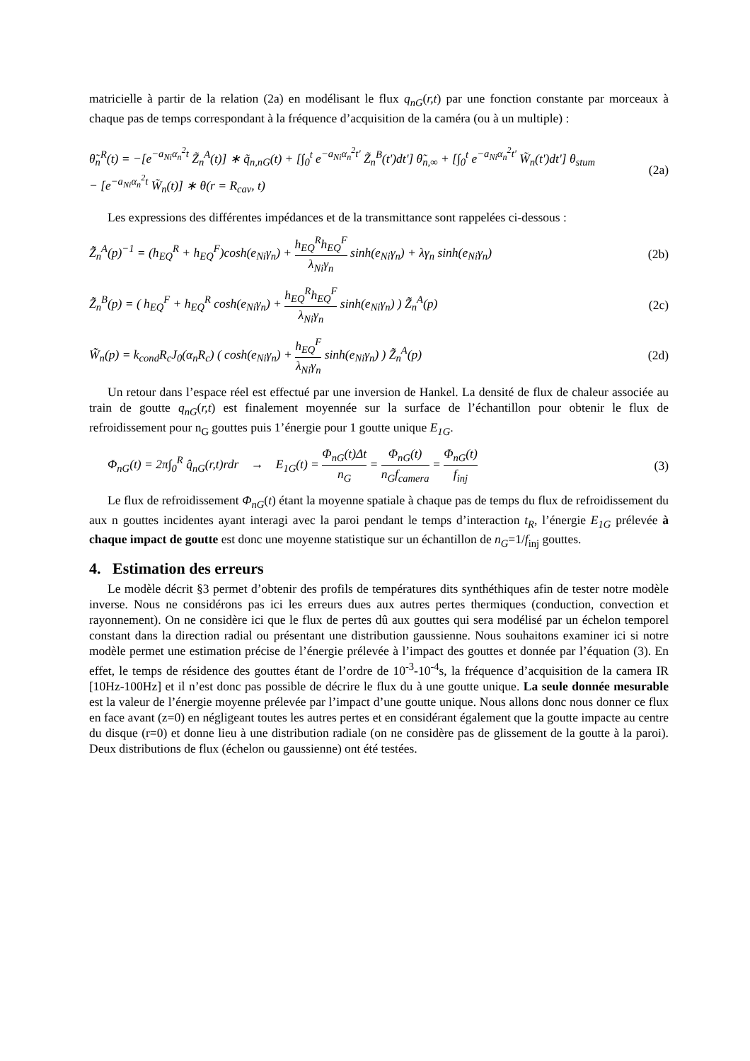matricielle à partir de la relation (2a) en modélisant le flux q<sub>nG</sub>(r,t) par une fonction constante par morceaux à chaque pas de temps correspondant à la fréquence d’acquisition de la caméra (ou à un multiple) :
θ̃<sub>n</sub><sup>R</sup>(t) = −[e<sup>−a<sub>Ni</sub>α<sub>n</sub><sup>2</sup>t</sup> Z̃<sub>n</sub><sup>A</sup>(t)] ∗ q̃<sub>n,nG</sub>(t) + [∫<sub>0</sub><sup>t</sup> e<sup>−a<sub>Ni</sub>α<sub>n</sub><sup>2</sup>t'</sup> Z̃<sub>n</sub><sup>B</sup>(t')dt'] θ̃<sub>n,∞</sub> + [∫<sub>0</sub><sup>t</sup> e<sup>−a<sub>Ni</sub>α<sub>n</sub><sup>2</sup>t'</sup> W̃<sub>n</sub>(t')dt'] θ<sub>stum</sub>
− [e<sup>−a<sub>Ni</sub>α<sub>n</sub><sup>2</sup>t</sup> W̃<sub>n</sub>(t)] ∗ θ(r = R<sub>cav</sub>, t)
(2a)
Les expressions des différentes impédances et de la transmittance sont rappelées ci-dessous :
Z̃̃<sub>n</sub><sup>A</sup>(p)<sup>−1</sup> = (h<sub>EQ</sub><sup>R</sup> + h<sub>EQ</sub><sup>F</sup>)cosh(e<sub>Ni</sub>γ<sub>n</sub>) + h<sub>EQ</sub><sup>R</sup>h<sub>EQ</sub><sup>F</sup> λ<sub>Ni</sub>γ<sub>n</sub> sinh(e<sub>Ni</sub>γ<sub>n</sub>) + λγ<sub>n</sub> sinh(e<sub>Ni</sub>γ<sub>n</sub>)
(2b)
Z̃̃<sub>n</sub><sup>B</sup>(p) = ( h<sub>EQ</sub><sup>F</sup> + h<sub>EQ</sub><sup>R</sup> cosh(e<sub>Ni</sub>γ<sub>n</sub>) + h<sub>EQ</sub><sup>R</sup>h<sub>EQ</sub><sup>F</sup> λ<sub>Ni</sub>γ<sub>n</sub> sinh(e<sub>Ni</sub>γ<sub>n</sub>) ) Z̃̃<sub>n</sub><sup>A</sup>(p)
(2c)
W̃̃<sub>n</sub>(p) = k<sub>cond</sub>R<sub>c</sub>J<sub>0</sub>(α<sub>n</sub>R<sub>c</sub>) ( cosh(e<sub>Ni</sub>γ<sub>n</sub>) + h<sub>EQ</sub><sup>F</sup> λ<sub>Ni</sub>γ<sub>n</sub> sinh(e<sub>Ni</sub>γ<sub>n</sub>) ) Z̃̃<sub>n</sub><sup>A</sup>(p)
(2d)
Un retour dans l’espace réel est effectué par une inversion de Hankel. La densité de flux de chaleur associée au train de goutte q<sub>nG</sub>(r,t) est finalement moyennée sur la surface de l’échantillon pour obtenir le flux de refroidissement pour n<sub>G</sub> gouttes puis 1’énergie pour 1 goutte unique E<sub>1G</sub>.
Φ<sub>nG</sub>(t) = 2π∫<sub>0</sub><sup>R</sup> q̂<sub>nG</sub>(r,t)rdr → E<sub>1G</sub>(t) = Φ<sub>nG</sub>(t)Δt n<sub>G</sub> = Φ<sub>nG</sub>(t) n<sub>G</sub>f<sub>camera</sub> = Φ<sub>nG</sub>(t) f<sub>inj</sub>
(3)
Le flux de refroidissement Φ<sub>nG</sub>(t) étant la moyenne spatiale à chaque pas de temps du flux de refroidissement du aux n gouttes incidentes ayant interagi avec la paroi pendant le temps d’interaction t<sub>R</sub>, l’énergie E<sub>1G</sub> prélevée à chaque impact de goutte est donc une moyenne statistique sur un échantillon de n<sub>G</sub>=1/f<sub>inj</sub> gouttes.
4. Estimation des erreurs
Le modèle décrit §3 permet d’obtenir des profils de températures dits synthéthiques afin de tester notre modèle inverse. Nous ne considérons pas ici les erreurs dues aux autres pertes thermiques (conduction, convection et rayonnement). On ne considère ici que le flux de pertes dû aux gouttes qui sera modélisé par un échelon temporel constant dans la direction radial ou présentant une distribution gaussienne. Nous souhaitons examiner ici si notre modèle permet une estimation précise de l’énergie prélevée à l’impact des gouttes et donnée par l’équation (3). En effet, le temps de résidence des gouttes étant de l’ordre de 10<sup>-3</sup>-10<sup>-4</sup>s, la fréquence d’acquisition de la camera IR [10Hz-100Hz] et il n’est donc pas possible de décrire le flux du à une goutte unique. La seule donnée mesurable est la valeur de l’énergie moyenne prélevée par l’impact d’une goutte unique. Nous allons donc nous donner ce flux en face avant (z=0) en négligeant toutes les autres pertes et en considérant également que la goutte impacte au centre du disque (r=0) et donne lieu à une distribution radiale (on ne considère pas de glissement de la goutte à la paroi). Deux distributions de flux (échelon ou gaussienne) ont été testées.